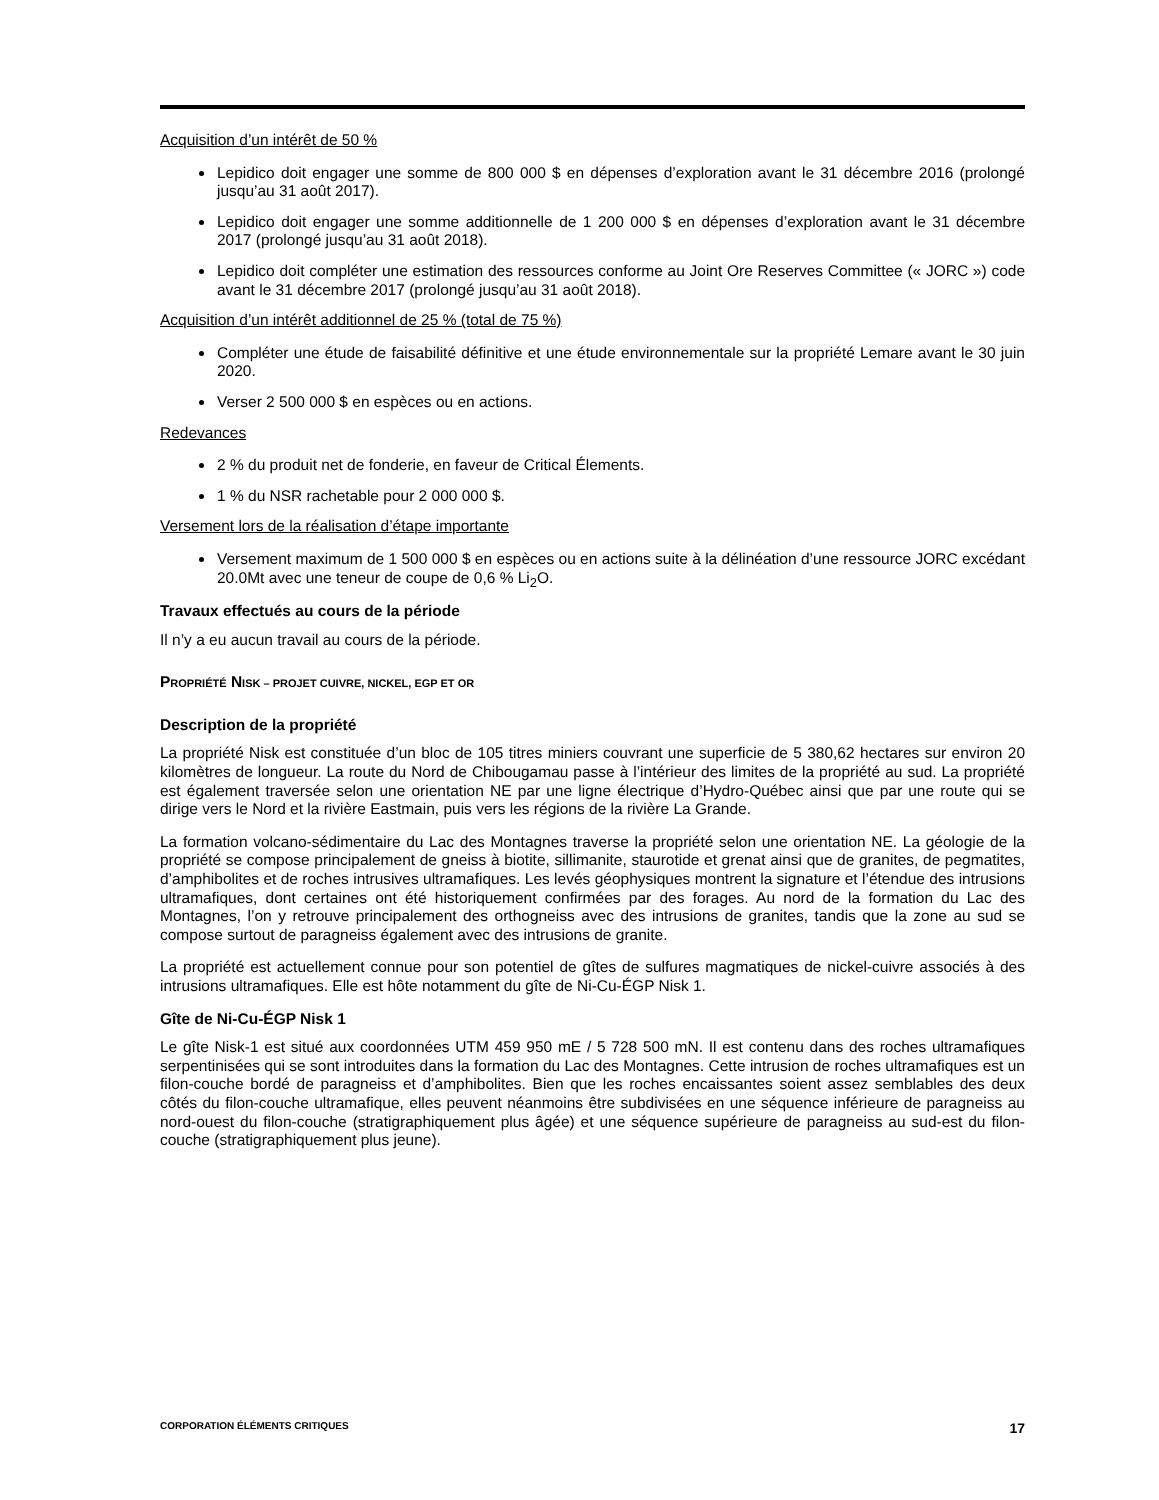Acquisition d’un intérêt de 50 %
Lepidico doit engager une somme de 800 000 $ en dépenses d’exploration avant le 31 décembre 2016 (prolongé jusqu’au 31 août 2017).
Lepidico doit engager une somme additionnelle de 1 200 000 $ en dépenses d’exploration avant le 31 décembre 2017 (prolongé jusqu’au 31 août 2018).
Lepidico doit compléter une estimation des ressources conforme au Joint Ore Reserves Committee (« JORC ») code avant le 31 décembre 2017 (prolongé jusqu’au 31 août 2018).
Acquisition d’un intérêt additionnel de 25 % (total de 75 %)
Compléter une étude de faisabilité définitive et une étude environnementale sur la propriété Lemare avant le 30 juin 2020.
Verser 2 500 000 $ en espèces ou en actions.
Redevances
2 % du produit net de fonderie, en faveur de Critical Élements.
1 % du NSR rachetable pour 2 000 000 $.
Versement lors de la réalisation d’étape importante
Versement maximum de 1 500 000 $ en espèces ou en actions suite à la délinéation d’une ressource JORC excédant 20.0Mt avec une teneur de coupe de 0,6 % Li<sub>2</sub>O.
Travaux effectués au cours de la période
Il n’y a eu aucun travail au cours de la période.
PROPRIÉTÉ NISK – PROJET CUIVRE, NICKEL, EGP ET OR
Description de la propriété
La propriété Nisk est constituée d’un bloc de 105 titres miniers couvrant une superficie de 5 380,62 hectares sur environ 20 kilomètres de longueur. La route du Nord de Chibougamau passe à l’intérieur des limites de la propriété au sud. La propriété est également traversée selon une orientation NE par une ligne électrique d’Hydro-Québec ainsi que par une route qui se dirige vers le Nord et la rivière Eastmain, puis vers les régions de la rivière La Grande.
La formation volcano-sédimentaire du Lac des Montagnes traverse la propriété selon une orientation NE. La géologie de la propriété se compose principalement de gneiss à biotite, sillimanite, staurotide et grenat ainsi que de granites, de pegmatites, d’amphibolites et de roches intrusives ultramafiques. Les levés géophysiques montrent la signature et l’étendue des intrusions ultramafiques, dont certaines ont été historiquement confirmées par des forages. Au nord de la formation du Lac des Montagnes, l’on y retrouve principalement des orthogneiss avec des intrusions de granites, tandis que la zone au sud se compose surtout de paragneiss également avec des intrusions de granite.
La propriété est actuellement connue pour son potentiel de gîtes de sulfures magmatiques de nickel-cuivre associés à des intrusions ultramafiques. Elle est hôte notamment du gîte de Ni-Cu-ÉGP Nisk 1.
Gîte de Ni-Cu-ÉGP Nisk 1
Le gîte Nisk-1 est situé aux coordonnées UTM 459 950 mE / 5 728 500 mN. Il est contenu dans des roches ultramafiques serpentinisées qui se sont introduites dans la formation du Lac des Montagnes. Cette intrusion de roches ultramafiques est un filon-couche bordé de paragneiss et d’amphibolites. Bien que les roches encaissantes soient assez semblables des deux côtés du filon-couche ultramafique, elles peuvent néanmoins être subdivisées en une séquence inférieure de paragneiss au nord-ouest du filon-couche (stratigraphiquement plus âgée) et une séquence supérieure de paragneiss au sud-est du filon-couche (stratigraphiquement plus jeune).
CORPORATION ÉLÉMENTS CRITIQUES 17